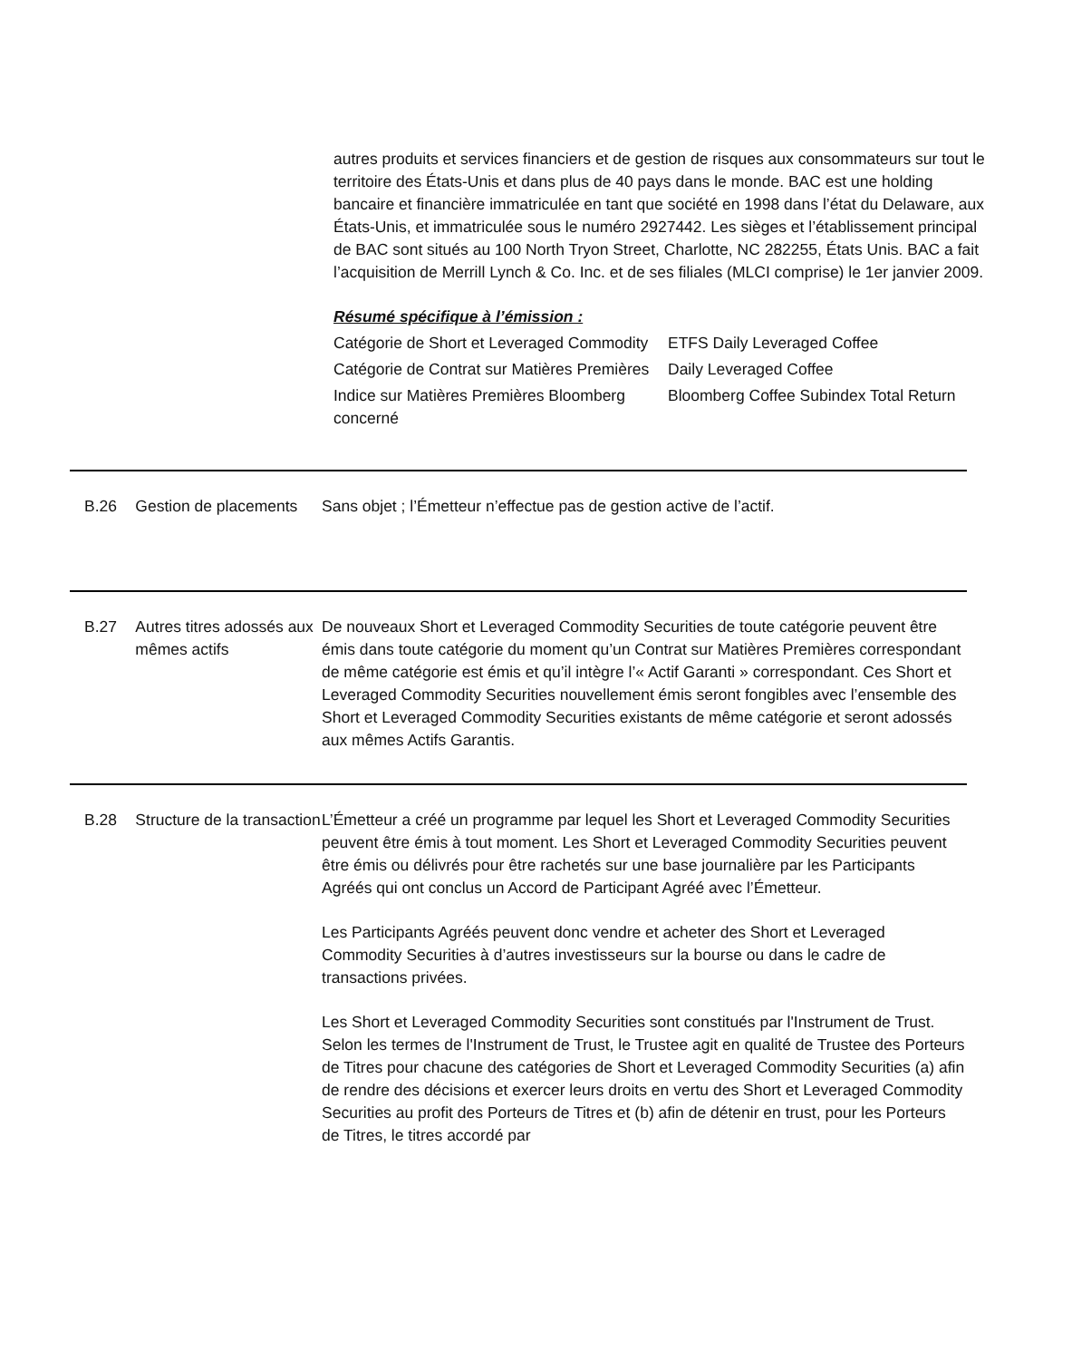autres produits et services financiers et de gestion de risques aux consommateurs sur tout le territoire des États-Unis et dans plus de 40 pays dans le monde. BAC est une holding bancaire et financière immatriculée en tant que société en 1998 dans l’état du Delaware, aux États-Unis, et immatriculée sous le numéro 2927442. Les sièges et l’établissement principal de BAC sont situés au 100 North Tryon Street, Charlotte, NC 282255, États Unis. BAC a fait l’acquisition de Merrill Lynch & Co. Inc. et de ses filiales (MLCI comprise) le 1er janvier 2009.
Résumé spécifique à l’émission :
| Catégorie de Short et Leveraged Commodity | ETFS Daily Leveraged Coffee |
| Catégorie de Contrat sur Matières Premières | Daily Leveraged Coffee |
| Indice sur Matières Premières Bloomberg concerné | Bloomberg Coffee Subindex Total Return |
B.26 Gestion de placements
Sans objet ; l’Émetteur n’effectue pas de gestion active de l’actif.
B.27 Autres titres adossés aux mêmes actifs
De nouveaux Short et Leveraged Commodity Securities de toute catégorie peuvent être émis dans toute catégorie du moment qu’un Contrat sur Matières Premières correspondant de même catégorie est émis et qu’il intègre l’« Actif Garanti » correspondant. Ces Short et Leveraged Commodity Securities nouvellement émis seront fongibles avec l’ensemble des Short et Leveraged Commodity Securities existants de même catégorie et seront adossés aux mêmes Actifs Garantis.
B.28 Structure de la transaction
L’Émetteur a créé un programme par lequel les Short et Leveraged Commodity Securities peuvent être émis à tout moment. Les Short et Leveraged Commodity Securities peuvent être émis ou délivrés pour être rachetés sur une base journalière par les Participants Agréés qui ont conclus un Accord de Participant Agréé avec l’Émetteur.
Les Participants Agréés peuvent donc vendre et acheter des Short et Leveraged Commodity Securities à d’autres investisseurs sur la bourse ou dans le cadre de transactions privées.
Les Short et Leveraged Commodity Securities sont constitués par l'Instrument de Trust. Selon les termes de l'Instrument de Trust, le Trustee agit en qualité de Trustee des Porteurs de Titres pour chacune des catégories de Short et Leveraged Commodity Securities (a) afin de rendre des décisions et exercer leurs droits en vertu des Short et Leveraged Commodity Securities au profit des Porteurs de Titres et (b) afin de détenir en trust, pour les Porteurs de Titres, le titres accordé par